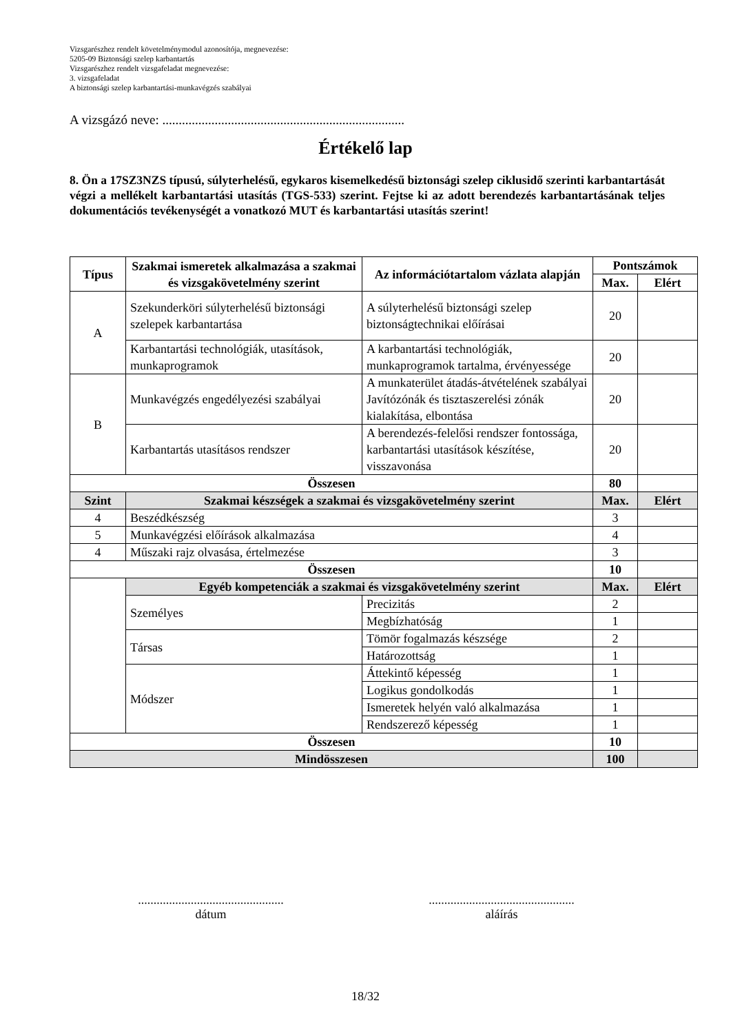Vizsgarészhez rendelt követelménymodul azonosítója, megnevezése:
5205-09 Biztonsági szelep karbantartás
Vizsgarészhez rendelt vizsgafeladat megnevezése:
3. vizsgafeladat
A biztonsági szelep karbantartási-munkavégzés szabályai
A vizsgázó neve: ..........................................................................
Értékelő lap
8. Ön a 17SZ3NZS típusú, súlyterhelésű, egykaros kisemelkedésű biztonsági szelep ciklusidő szerinti karbantartását végzi a mellékelt karbantartási utasítás (TGS-533) szerint. Fejtse ki az adott berendezés karbantartásának teljes dokumentációs tevékenységét a vonatkozó MUT és karbantartási utasítás szerint!
| Típus | Szakmai ismeretek alkalmazása a szakmai és vizsgakövetelmény szerint | Az információtartalom vázlata alapján | Pontszámok | |
| --- | --- | --- | --- | --- |
| | | | Max. | Elért |
| A | Szekunderköri súlyterhelésű biztonsági szelepek karbantartása | A súlyterhelésű biztonsági szelep biztonságtechnikai előírásai | 20 | |
| | Karbantartási technológiák, utasítások, munkaprogramok | A karbantartási technológiák, munkaprogramok tartalma, érvényessége | 20 | |
| B | Munkavégzés engedélyezési szabályai | A munkaterület átadás-átvételének szabályai Javítózónák és tisztaszerelési zónák kialakítása, elbontása | 20 | |
| | Karbantartás utasításos rendszer | A berendezés-felelősi rendszer fontossága, karbantartási utasítások készítése, visszavonása | 20 | |
| Összesen | | | 80 | |
| Szint | Szakmai készségek a szakmai és vizsgakövetelmény szerint | | Max. | Elért |
| 4 | Beszédkészség | | 3 | |
| 5 | Munkavégzési előírások alkalmazása | | 4 | |
| 4 | Műszaki rajz olvasása, értelmezése | | 3 | |
| Összesen | | | 10 | |
| | Egyéb kompetenciák a szakmai és vizsgakövetelmény szerint | | Max. | Elért |
| | Személyes | Precizitás | 2 | |
| | | Megbízhatóság | 1 | |
| | Társas | Tömör fogalmazás készsége | 2 | |
| | | Határozottság | 1 | |
| | Módszer | Áttekintő képesség | 1 | |
| | | Logikus gondolkodás | 1 | |
| | | Ismeretek helyén való alkalmazása | 1 | |
| | | Rendszerező képesség | 1 | |
| Összesen | | | 10 | |
| Mindösszesen | | | 100 | |
...............................................
dátum
...............................................
aláírás
18/32